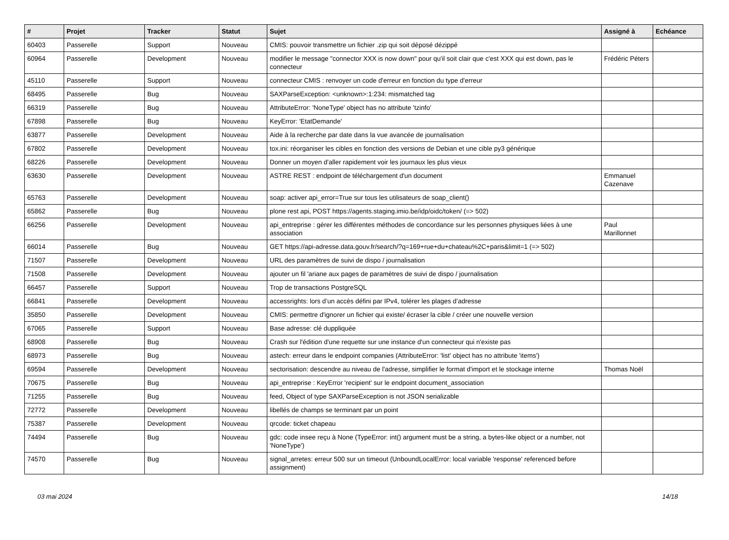| # | Projet | Tracker | Statut | Sujet | Assigné à | Echéance |
| --- | --- | --- | --- | --- | --- | --- |
| 60403 | Passerelle | Support | Nouveau | CMIS: pouvoir transmettre un fichier .zip qui soit déposé dézippé | | |
| 60964 | Passerelle | Development | Nouveau | modifier le message "connector XXX is now down" pour qu'il soit clair que c'est XXX qui est down, pas le connecteur | Frédéric Péters | |
| 45110 | Passerelle | Support | Nouveau | connecteur CMIS : renvoyer un code d'erreur en fonction du type d'erreur | | |
| 68495 | Passerelle | Bug | Nouveau | SAXParseException: <unknown>:1:234: mismatched tag | | |
| 66319 | Passerelle | Bug | Nouveau | AttributeError: 'NoneType' object has no attribute 'tzinfo' | | |
| 67898 | Passerelle | Bug | Nouveau | KeyError: 'EtatDemande' | | |
| 63877 | Passerelle | Development | Nouveau | Aide à la recherche par date dans la vue avancée de journalisation | | |
| 67802 | Passerelle | Development | Nouveau | tox.ini: réorganiser les cibles en fonction des versions de Debian et une cible py3 générique | | |
| 68226 | Passerelle | Development | Nouveau | Donner un moyen d'aller rapidement voir les journaux les plus vieux | | |
| 63630 | Passerelle | Development | Nouveau | ASTRE REST : endpoint de téléchargement d'un document | Emmanuel Cazenave | |
| 65763 | Passerelle | Development | Nouveau | soap: activer api_error=True sur tous les utilisateurs de soap_client() | | |
| 65862 | Passerelle | Bug | Nouveau | plone rest api, POST https://agents.staging.imio.be/idp/oidc/token/ (=> 502) | | |
| 66256 | Passerelle | Development | Nouveau | api_entreprise : gérer les différentes méthodes de concordance sur les personnes physiques liées à une association | Paul Marillonnet | |
| 66014 | Passerelle | Bug | Nouveau | GET https://api-adresse.data.gouv.fr/search/?q=169+rue+du+chateau%2C+paris&limit=1 (=> 502) | | |
| 71507 | Passerelle | Development | Nouveau | URL des paramètres de suivi de dispo / journalisation | | |
| 71508 | Passerelle | Development | Nouveau | ajouter un fil 'ariane aux pages de paramètres de suivi de dispo / journalisation | | |
| 66457 | Passerelle | Support | Nouveau | Trop de transactions PostgreSQL | | |
| 66841 | Passerelle | Development | Nouveau | accessrights: lors d’un accès défini par IPv4, tolérer les plages d’adresse | | |
| 35850 | Passerelle | Development | Nouveau | CMIS: permettre d'ignorer un fichier qui existe/ écraser la cible / créer une nouvelle version | | |
| 67065 | Passerelle | Support | Nouveau | Base adresse: clé duppliquée | | |
| 68908 | Passerelle | Bug | Nouveau | Crash sur l'édition d'une requette sur une instance d'un connecteur qui n'existe pas | | |
| 68973 | Passerelle | Bug | Nouveau | astech: erreur dans le endpoint companies (AttributeError: 'list' object has no attribute 'items') | | |
| 69594 | Passerelle | Development | Nouveau | sectorisation: descendre au niveau de l'adresse, simplifier le format d'import et le stockage interne | Thomas Noël | |
| 70675 | Passerelle | Bug | Nouveau | api_entreprise : KeyError 'recipient' sur le endpoint document_association | | |
| 71255 | Passerelle | Bug | Nouveau | feed, Object of type SAXParseException is not JSON serializable | | |
| 72772 | Passerelle | Development | Nouveau | libellés de champs se terminant par un point | | |
| 75387 | Passerelle | Development | Nouveau | qrcode: ticket chapeau | | |
| 74494 | Passerelle | Bug | Nouveau | gdc: code insee reçu à None (TypeError: int() argument must be a string, a bytes-like object or a number, not 'NoneType') | | |
| 74570 | Passerelle | Bug | Nouveau | signal_arretes: erreur 500 sur un timeout (UnboundLocalError: local variable 'response' referenced before assignment) | | |
03 mai 2024 14/18